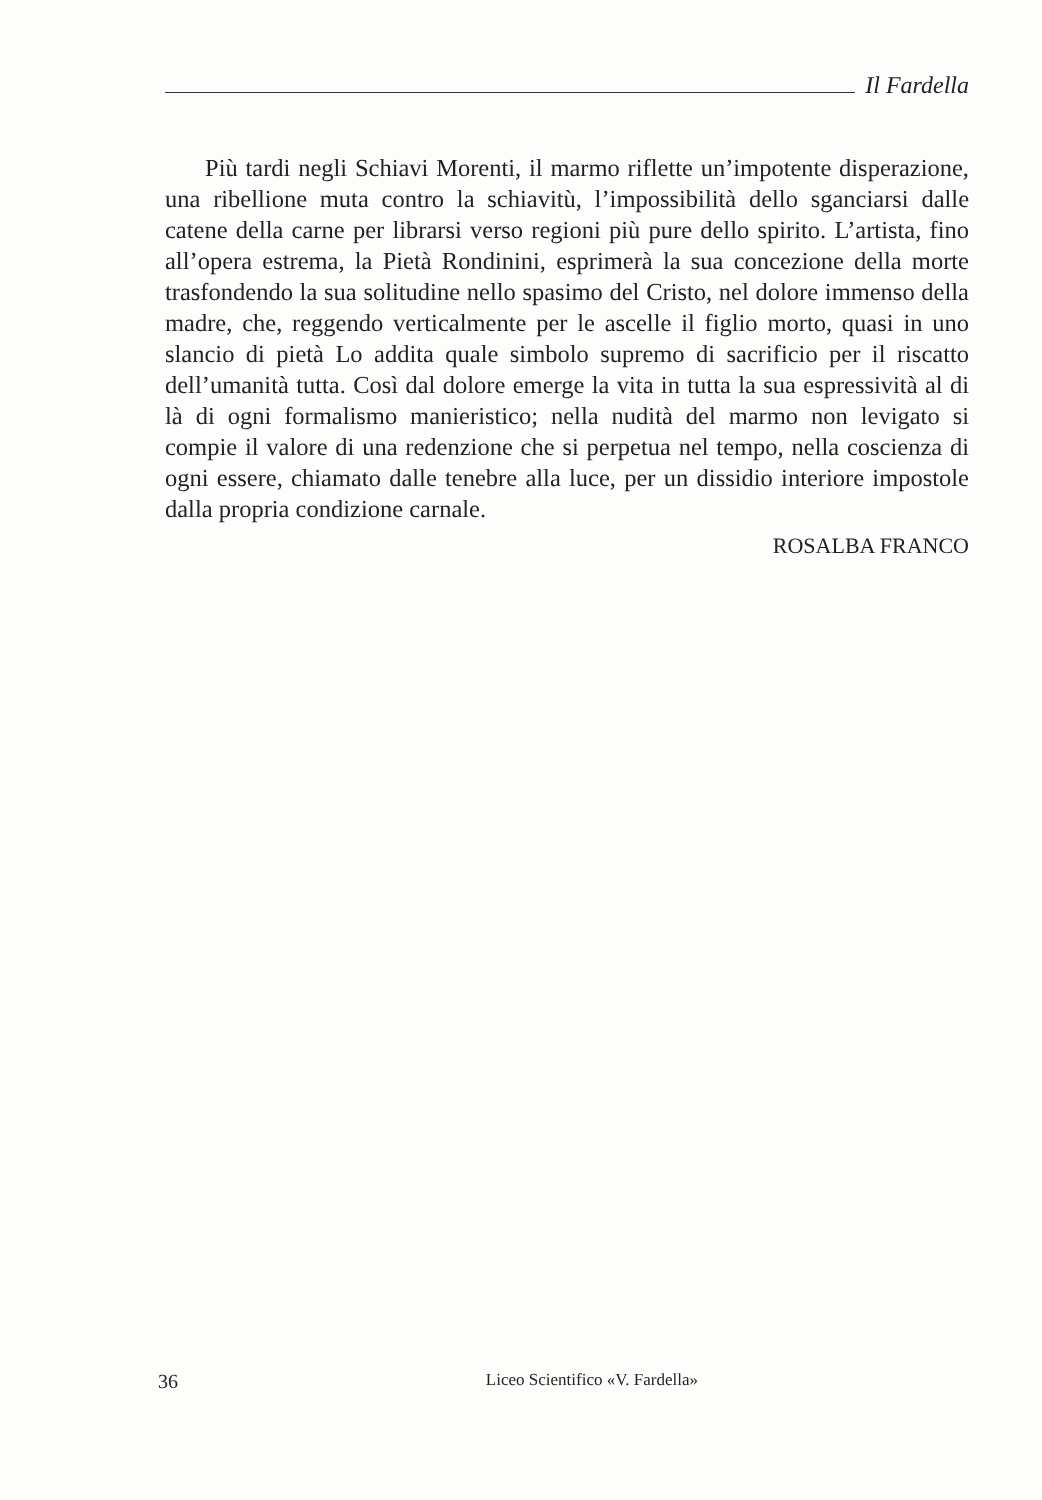Il Fardella
Più tardi negli Schiavi Morenti, il marmo riflette un’impotente disperazione, una ribellione muta contro la schiavitù, l’impossibilità dello sganciarsi dalle catene della carne per librarsi verso regioni più pure dello spirito. L’artista, fino all’opera estrema, la Pietà Rondinini, esprimerà la sua concezione della morte trasfondendo la sua solitudine nello spasimo del Cristo, nel dolore immenso della madre, che, reggendo verticalmente per le ascelle il figlio morto, quasi in uno slancio di pietà Lo addita quale simbolo supremo di sacrificio per il riscatto dell’umanità tutta. Così dal dolore emerge la vita in tutta la sua espressività al di là di ogni formalismo manieristico; nella nudità del marmo non levigato si compie il valore di una redenzione che si perpetua nel tempo, nella coscienza di ogni essere, chiamato dalle tenebre alla luce, per un dissidio interiore impostole dalla propria condizione carnale.
ROSALBA FRANCO
36 Liceo Scientifico «V. Fardella»